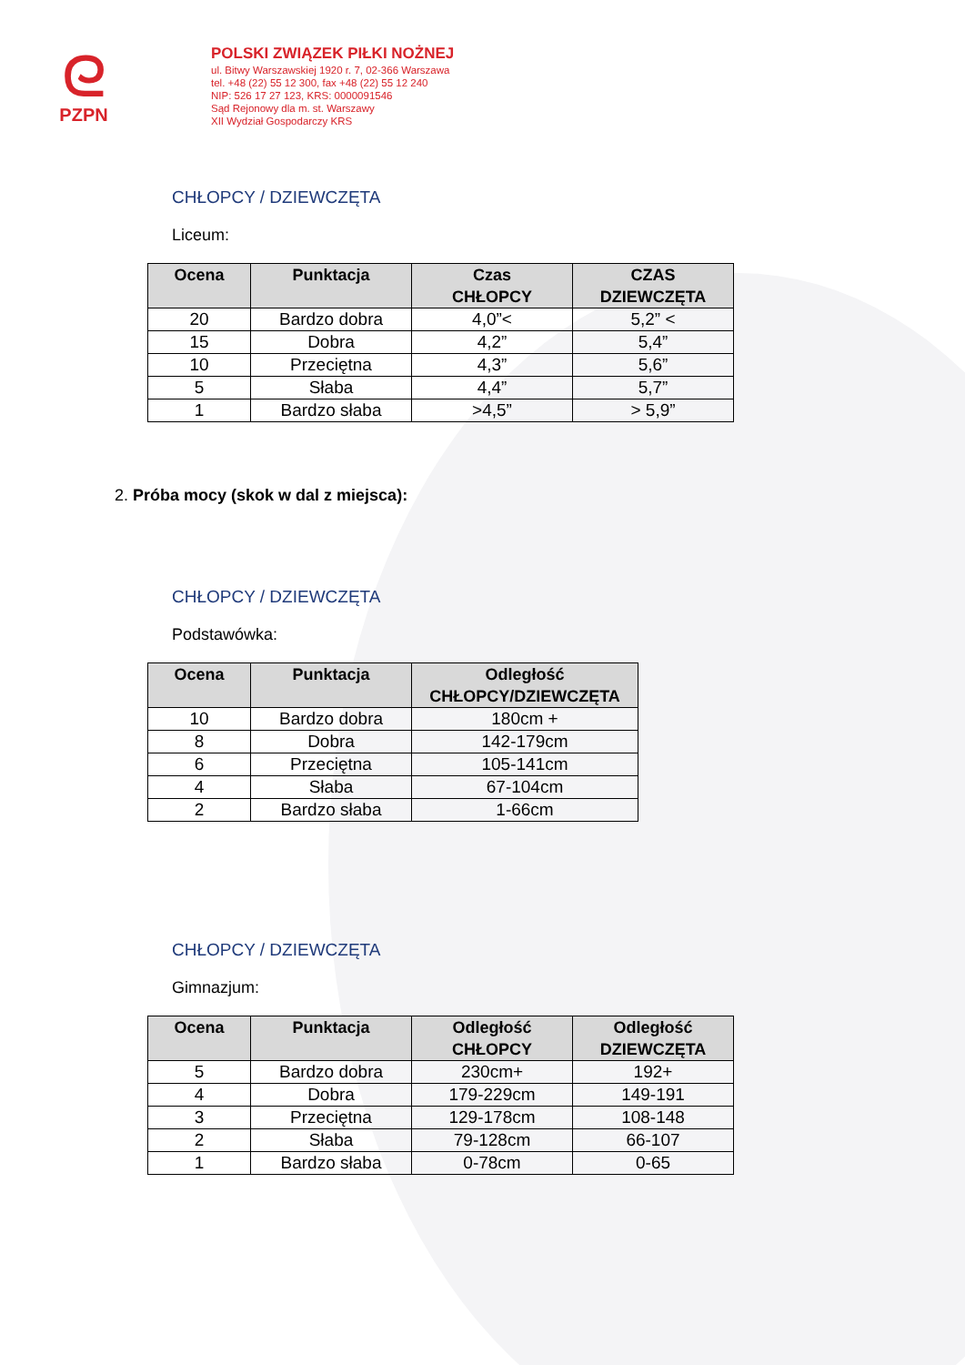ᘓ
PZPN
POLSKI ZWIĄZEK PIŁKI NOŻNEJ
ul. Bitwy Warszawskiej 1920 r. 7, 02-366 Warszawa
tel. +48 (22) 55 12 300, fax +48 (22) 55 12 240
NIP: 526 17 27 123, KRS: 0000091546
Sąd Rejonowy dla m. st. Warszawy
XII Wydział Gospodarczy KRS
CHŁOPCY / DZIEWCZĘTA
Liceum:
| Ocena | Punktacja | Czas CHŁOPCY | CZAS DZIEWCZĘTA |
| --- | --- | --- | --- |
| 20 | Bardzo dobra | 4,0”< | 5,2” < |
| 15 | Dobra | 4,2” | 5,4” |
| 10 | Przeciętna | 4,3” | 5,6” |
| 5 | Słaba | 4,4” | 5,7” |
| 1 | Bardzo słaba | >4,5” | > 5,9” |
2. Próba mocy (skok w dal z miejsca):
CHŁOPCY / DZIEWCZĘTA
Podstawówka:
| Ocena | Punktacja | Odległość CHŁOPCY/DZIEWCZĘTA |
| --- | --- | --- |
| 10 | Bardzo dobra | 180cm + |
| 8 | Dobra | 142-179cm |
| 6 | Przeciętna | 105-141cm |
| 4 | Słaba | 67-104cm |
| 2 | Bardzo słaba | 1-66cm |
CHŁOPCY / DZIEWCZĘTA
Gimnazjum:
| Ocena | Punktacja | Odległość CHŁOPCY | Odległość DZIEWCZĘTA |
| --- | --- | --- | --- |
| 5 | Bardzo dobra | 230cm+ | 192+ |
| 4 | Dobra | 179-229cm | 149-191 |
| 3 | Przeciętna | 129-178cm | 108-148 |
| 2 | Słaba | 79-128cm | 66-107 |
| 1 | Bardzo słaba | 0-78cm | 0-65 |